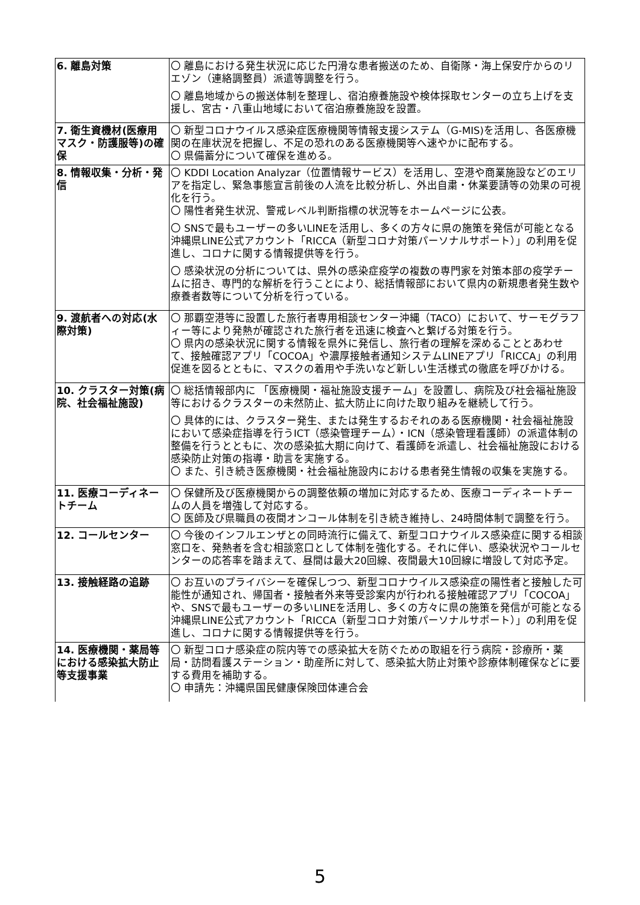| 6. 離島対策 | 〇 離島における発生状況に応じた円滑な患者搬送のため、自衛隊・海上保安庁からのリエゾン（連絡調整員）派遣等調整を行う。 〇 離島地域からの搬送体制を整理し、宿泊療養施設や検体採取センターの立ち上げを支援し、宮古・八重山地域において宿泊療養施設を設置。 |
| 7. 衛生資機材(医療用マスク・防護服等)の確保 | 〇 新型コロナウイルス感染症医療機関等情報支援システム（G-MIS)を活用し、各医療機関の在庫状況を把握し、不足の恐れのある医療機関等へ速やかに配布する。 〇 県備蓄分について確保を進める。 |
| 8. 情報収集・分析・発信 | 〇 KDDI Location Analyzar（位置情報サービス）を活用し、空港や商業施設などのエリアを指定し、緊急事態宣言前後の人流を比較分析し、外出自粛・休業要請等の効果の可視化を行う。 〇 陽性者発生状況、警戒レベル判断指標の状況等をホームページに公表。 〇 SNSで最もユーザーの多いLINEを活用し、多くの方々に県の施策を発信が可能となる沖縄県LINE公式アカウント「RICCA（新型コロナ対策パーソナルサポート）」の利用を促進し、コロナに関する情報提供等を行う。 〇 感染状況の分析については、県外の感染症疫学の複数の専門家を対策本部の疫学チームに招き、専門的な解析を行うことにより、総括情報部において県内の新規患者発生数や療養者数等について分析を行っている。 |
| 9. 渡航者への対応(水際対策) | 〇 那覇空港等に設置した旅行者専用相談センター沖縄（TACO）において、サーモグラフィー等により発熱が確認された旅行者を迅速に検査へと繋げる対策を行う。 〇 県内の感染状況に関する情報を県外に発信し、旅行者の理解を深めることとあわせて、接触確認アプリ「COCOA」や濃厚接触者通知システムLINEアプリ「RICCA」の利用促進を図るとともに、マスクの着用や手洗いなど新しい生活様式の徹底を呼びかける。 |
| 10. クラスター対策(病院、社会福祉施設) | 〇 総括情報部内に 「医療機関・福祉施設支援チーム」を設置し、病院及び社会福祉施設等におけるクラスターの未然防止、拡大防止に向けた取り組みを継続して行う。 〇 具体的には、クラスター発生、または発生するおそれのある医療機関・社会福祉施設において感染症指導を行うICT（感染管理チーム）・ICN（感染管理看護師）の派遣体制の整備を行うとともに、次の感染拡大期に向けて、看護師を派遣し、社会福祉施設における感染防止対策の指導・助言を実施する。 〇 また、引き続き医療機関・社会福祉施設内における患者発生情報の収集を実施する。 |
| 11. 医療コーディネートチーム | 〇 保健所及び医療機関からの調整依頼の増加に対応するため、医療コーディネートチームの人員を増強して対応する。 〇 医師及び県職員の夜間オンコール体制を引き続き維持し、24時間体制で調整を行う。 |
| 12. コールセンター | 〇 今後のインフルエンザとの同時流行に備えて、新型コロナウイルス感染症に関する相談窓口を、発熱者を含む相談窓口として体制を強化する。それに伴い、感染状況やコールセンターの応答率を踏まえて、昼間は最大20回線、夜間最大10回線に増設して対応予定。 |
| 13. 接触経路の追跡 | 〇 お互いのプライバシーを確保しつつ、新型コロナウイルス感染症の陽性者と接触した可能性が通知され、帰国者・接触者外来等受診案内が行われる接触確認アプリ「COCOA」や、SNSで最もユーザーの多いLINEを活用し、多くの方々に県の施策を発信が可能となる沖縄県LINE公式アカウント「RICCA（新型コロナ対策パーソナルサポート）」の利用を促進し、コロナに関する情報提供等を行う。 |
| 14. 医療機関・薬局等における感染拡大防止等支援事業 | 〇 新型コロナ感染症の院内等での感染拡大を防ぐための取組を行う病院・診療所・薬局・訪問看護ステーション・助産所に対して、感染拡大防止対策や診療体制確保などに要する費用を補助する。 〇 申請先：沖縄県国民健康保険団体連合会 |
5